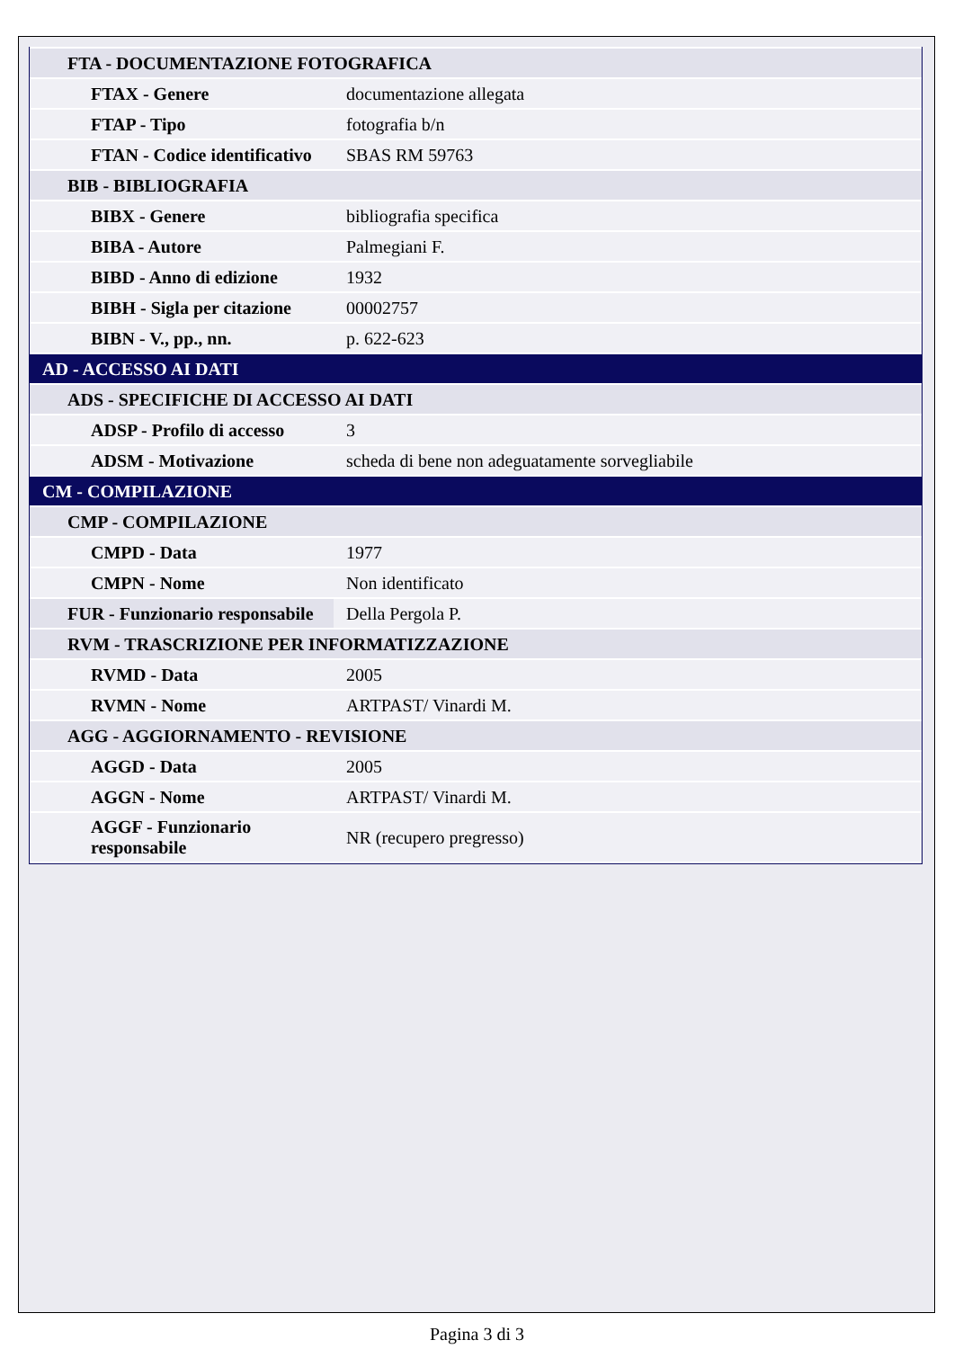| FTA - DOCUMENTAZIONE FOTOGRAFICA | |
| FTAX - Genere | documentazione allegata |
| FTAP - Tipo | fotografia b/n |
| FTAN - Codice identificativo | SBAS RM 59763 |
| BIB - BIBLIOGRAFIA | |
| BIBX - Genere | bibliografia specifica |
| BIBA - Autore | Palmegiani F. |
| BIBD - Anno di edizione | 1932 |
| BIBH - Sigla per citazione | 00002757 |
| BIBN - V., pp., nn. | p. 622-623 |
| AD - ACCESSO AI DATI | |
| ADS - SPECIFICHE DI ACCESSO AI DATI | |
| ADSP - Profilo di accesso | 3 |
| ADSM - Motivazione | scheda di bene non adeguatamente sorvegliabile |
| CM - COMPILAZIONE | |
| CMP - COMPILAZIONE | |
| CMPD - Data | 1977 |
| CMPN - Nome | Non identificato |
| FUR - Funzionario responsabile | Della Pergola P. |
| RVM - TRASCRIZIONE PER INFORMATIZZAZIONE | |
| RVMD - Data | 2005 |
| RVMN - Nome | ARTPAST/ Vinardi M. |
| AGG - AGGIORNAMENTO - REVISIONE | |
| AGGD - Data | 2005 |
| AGGN - Nome | ARTPAST/ Vinardi M. |
| AGGF - Funzionario responsabile | NR (recupero pregresso) |
Pagina 3 di 3